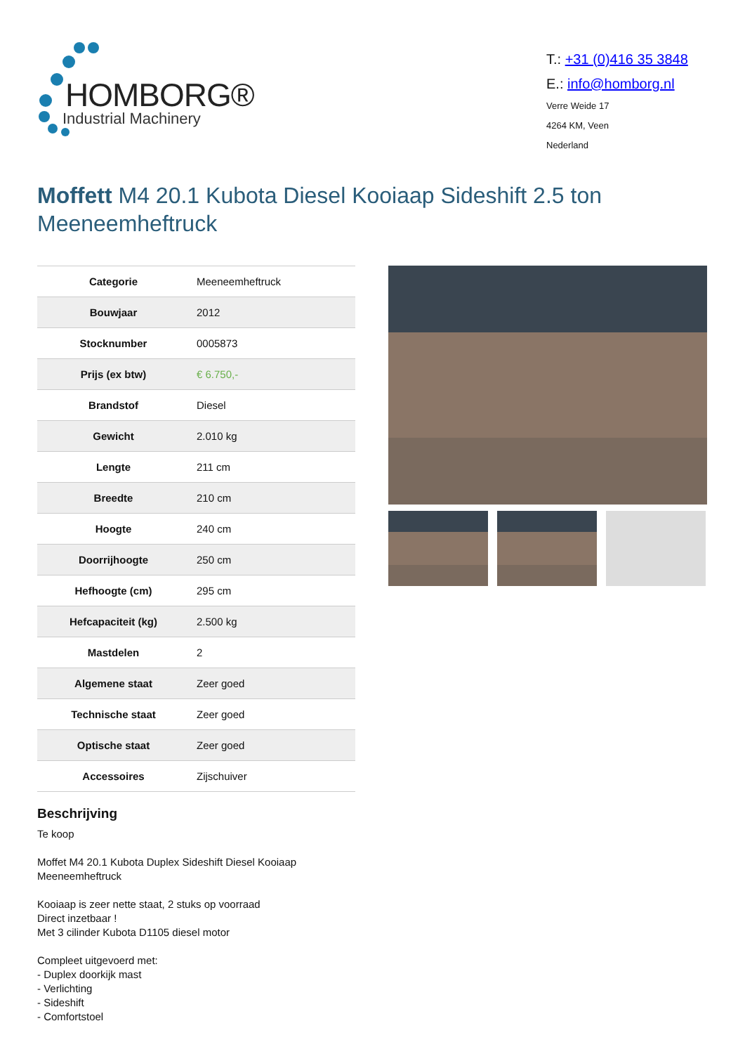HOMBORG®
Industrial Machinery
T.: +31 (0)416 35 3848
E.: info@homborg.nl
Verre Weide 17
4264 KM, Veen
Nederland
Moffett M4 20.1 Kubota Diesel Kooiaap Sideshift 2.5 ton Meeneemheftruck
| Categorie | Meeneemheftruck |
| Bouwjaar | 2012 |
| Stocknumber | 0005873 |
| Prijs (ex btw) | € 6.750,- |
| Brandstof | Diesel |
| Gewicht | 2.010 kg |
| Lengte | 211 cm |
| Breedte | 210 cm |
| Hoogte | 240 cm |
| Doorrijhoogte | 250 cm |
| Hefhoogte (cm) | 295 cm |
| Hefcapaciteit (kg) | 2.500 kg |
| Mastdelen | 2 |
| Algemene staat | Zeer goed |
| Technische staat | Zeer goed |
| Optische staat | Zeer goed |
| Accessoires | Zijschuiver |
Beschrijving
Te koop
Moffet M4 20.1 Kubota Duplex Sideshift Diesel Kooiaap Meeneemheftruck
Kooiaap is zeer nette staat, 2 stuks op voorraad
Direct inzetbaar !
Met 3 cilinder Kubota D1105 diesel motor
Compleet uitgevoerd met:
- Duplex doorkijk mast
- Verlichting
- Sideshift
- Comfortstoel